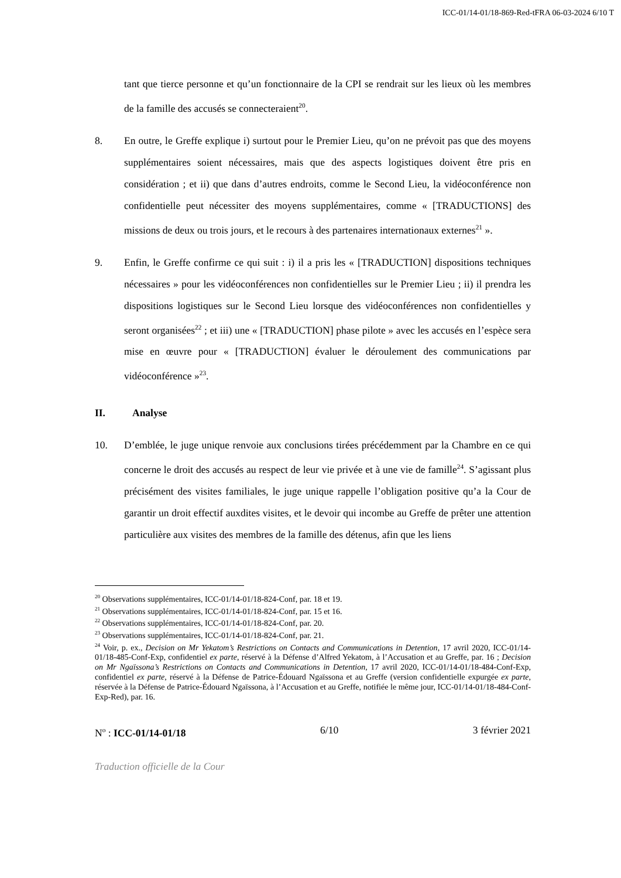ICC-01/14-01/18-869-Red-tFRA 06-03-2024 6/10 T
tant que tierce personne et qu’un fonctionnaire de la CPI se rendrait sur les lieux où les membres de la famille des accusés se connecteraient<sup>20</sup>.
8. En outre, le Greffe explique i) surtout pour le Premier Lieu, qu’on ne prévoit pas que des moyens supplémentaires soient nécessaires, mais que des aspects logistiques doivent être pris en considération ; et ii) que dans d’autres endroits, comme le Second Lieu, la vidéoconférence non confidentielle peut nécessiter des moyens supplémentaires, comme « [TRADUCTIONS] des missions de deux ou trois jours, et le recours à des partenaires internationaux externes<sup>21</sup> ».
9. Enfin, le Greffe confirme ce qui suit : i) il a pris les « [TRADUCTION] dispositions techniques nécessaires » pour les vidéoconférences non confidentielles sur le Premier Lieu ; ii) il prendra les dispositions logistiques sur le Second Lieu lorsque des vidéoconférences non confidentielles y seront organisées<sup>22</sup> ; et iii) une « [TRADUCTION] phase pilote » avec les accusés en l’espèce sera mise en œuvre pour « [TRADUCTION] évaluer le déroulement des communications par vidéoconférence »<sup>23</sup>.
II. Analyse
10. D’emblée, le juge unique renvoie aux conclusions tirées précédemment par la Chambre en ce qui concerne le droit des accusés au respect de leur vie privée et à une vie de famille<sup>24</sup>. S’agissant plus précisément des visites familiales, le juge unique rappelle l’obligation positive qu’a la Cour de garantir un droit effectif auxdites visites, et le devoir qui incombe au Greffe de prêter une attention particulière aux visites des membres de la famille des détenus, afin que les liens
<sup>20</sup> Observations supplémentaires, ICC-01/14-01/18-824-Conf, par. 18 et 19.
<sup>21</sup> Observations supplémentaires, ICC-01/14-01/18-824-Conf, par. 15 et 16.
<sup>22</sup> Observations supplémentaires, ICC-01/14-01/18-824-Conf, par. 20.
<sup>23</sup> Observations supplémentaires, ICC-01/14-01/18-824-Conf, par. 21.
<sup>24</sup> Voir, p. ex., Decision on Mr Yekatom’s Restrictions on Contacts and Communications in Detention, 17 avril 2020, ICC-01/14-01/18-485-Conf-Exp, confidentiel ex parte, réservé à la Défense d’Alfred Yekatom, à l’Accusation et au Greffe, par. 16 ; Decision on Mr Ngaïssona’s Restrictions on Contacts and Communications in Detention, 17 avril 2020, ICC-01/14-01/18-484-Conf-Exp, confidentiel ex parte, réservé à la Défense de Patrice-Édouard Ngaïssona et au Greffe (version confidentielle expurgée ex parte, réservée à la Défense de Patrice-Édouard Ngaïssona, à l’Accusation et au Greffe, notifiée le même jour, ICC-01/14-01/18-484-Conf-Exp-Red), par. 16.
N<sup>o</sup> : ICC-01/14-01/18 6/10 3 février 2021
Traduction officielle de la Cour